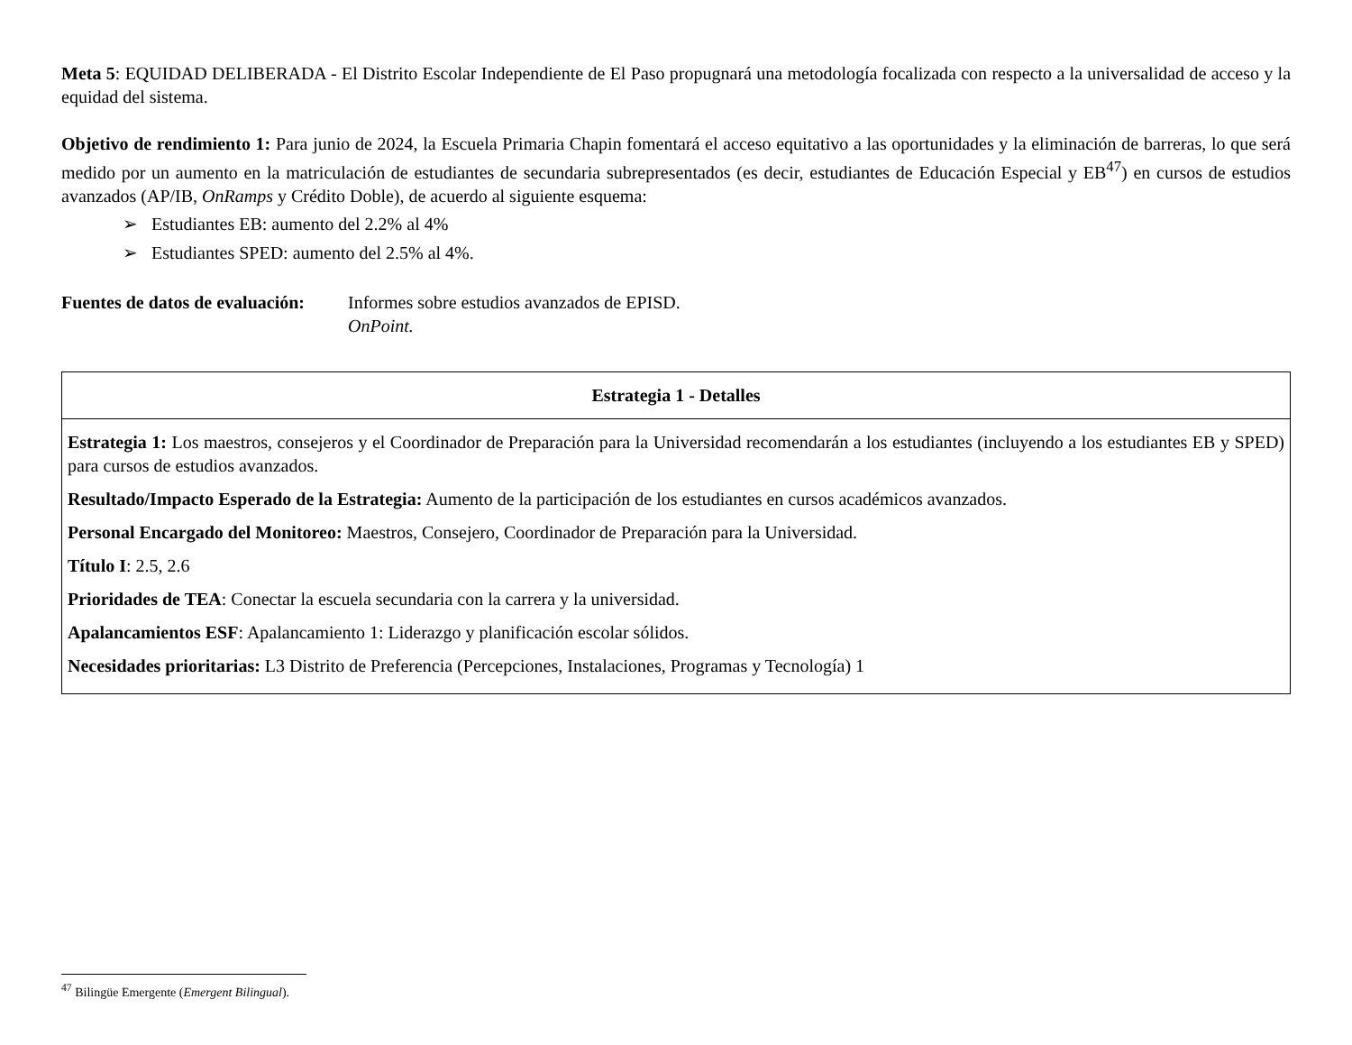Meta 5: EQUIDAD DELIBERADA - El Distrito Escolar Independiente de El Paso propugnará una metodología focalizada con respecto a la universalidad de acceso y la equidad del sistema.
Objetivo de rendimiento 1: Para junio de 2024, la Escuela Primaria Chapin fomentará el acceso equitativo a las oportunidades y la eliminación de barreras, lo que será medido por un aumento en la matriculación de estudiantes de secundaria subrepresentados (es decir, estudiantes de Educación Especial y EB<sup>47</sup>) en cursos de estudios avanzados (AP/IB, OnRamps y Crédito Doble), de acuerdo al siguiente esquema:
➢ Estudiantes EB: aumento del 2.2% al 4%
➢ Estudiantes SPED: aumento del 2.5% al 4%.
Fuentes de datos de evaluación:
Informes sobre estudios avanzados de EPISD.
OnPoint.
| Estrategia 1 - Detalles |
| --- |
| Estrategia 1: Los maestros, consejeros y el Coordinador de Preparación para la Universidad recomendarán a los estudiantes (incluyendo a los estudiantes EB y SPED) para cursos de estudios avanzados. Resultado/Impacto Esperado de la Estrategia: Aumento de la participación de los estudiantes en cursos académicos avanzados. Personal Encargado del Monitoreo: Maestros, Consejero, Coordinador de Preparación para la Universidad. Título I : 2.5, 2.6 Prioridades de TEA : Conectar la escuela secundaria con la carrera y la universidad. Apalancamientos ESF : Apalancamiento 1: Liderazgo y planificación escolar sólidos. Necesidades prioritarias: L3 Distrito de Preferencia (Percepciones, Instalaciones, Programas y Tecnología) 1 |
<sup>47</sup> Bilingüe Emergente (Emergent Bilingual).